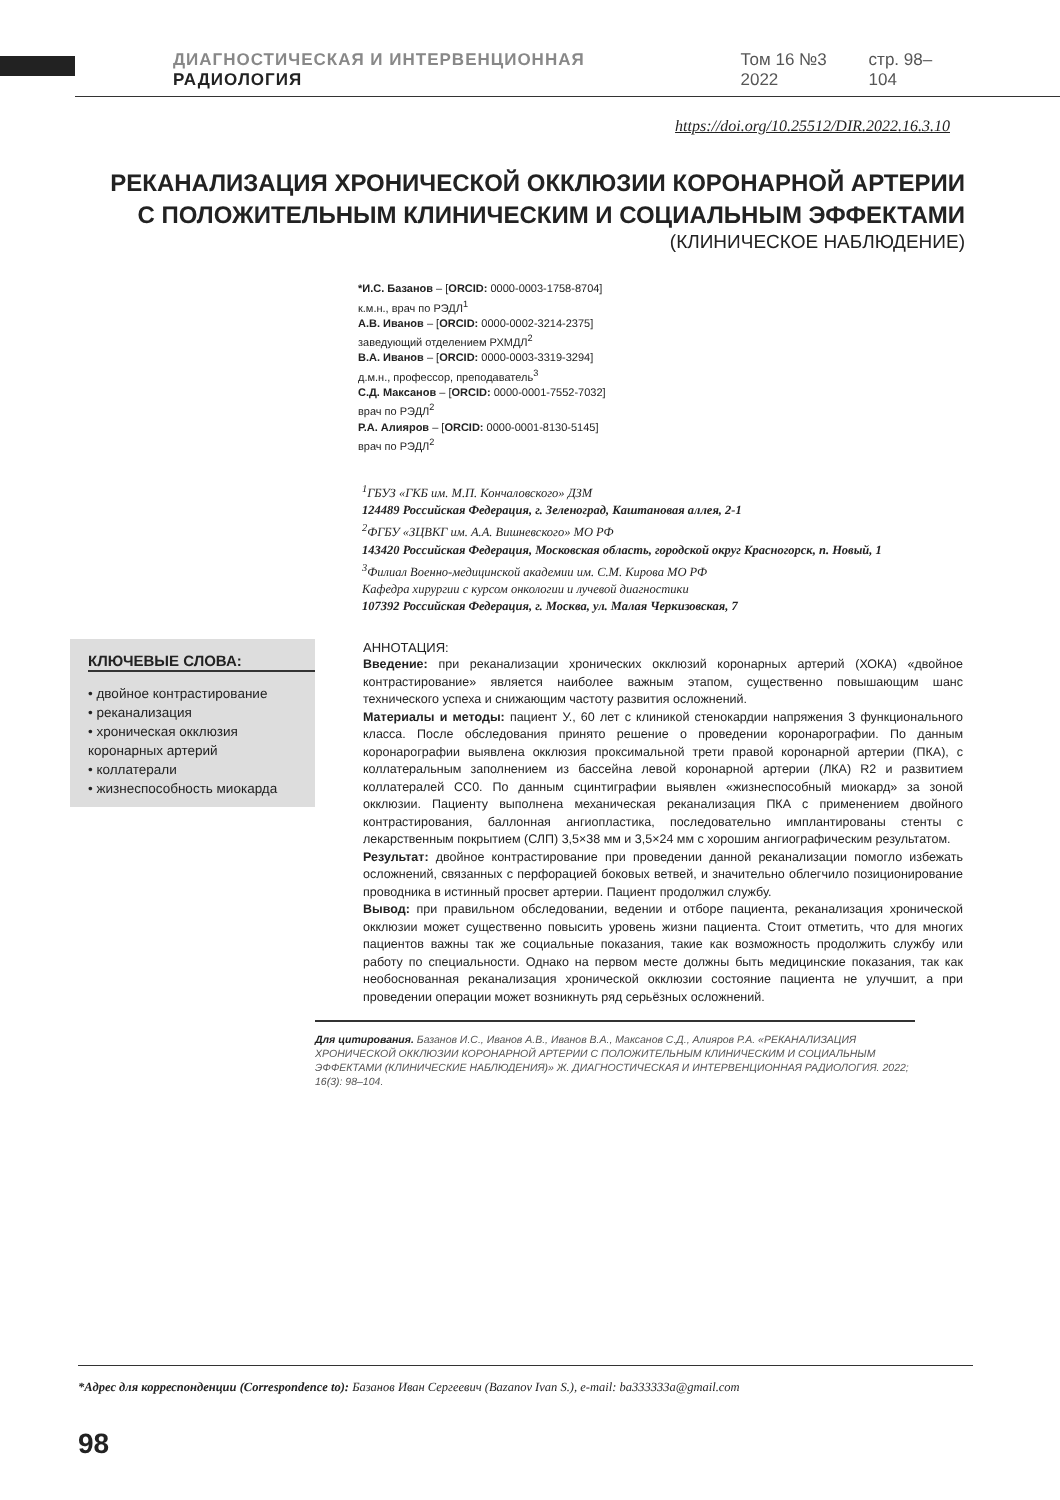ДИАГНОСТИЧЕСКАЯ И ИНТЕРВЕНЦИОННАЯ РАДИОЛОГИЯ Том 16 №3 2022 стр. 98–104
https://doi.org/10.25512/DIR.2022.16.3.10
РЕКАНАЛИЗАЦИЯ ХРОНИЧЕСКОЙ ОККЛЮЗИИ КОРОНАРНОЙ АРТЕРИИ
С ПОЛОЖИТЕЛЬНЫМ КЛИНИЧЕСКИМ И СОЦИАЛЬНЫМ ЭФФЕКТАМИ
(КЛИНИЧЕСКОЕ НАБЛЮДЕНИЕ)
*И.С. Базанов – [ORCID: 0000-0003-1758-8704]
к.м.н., врач по РЭДЛ<sup>1</sup>
А.В. Иванов – [ORCID: 0000-0002-3214-2375]
заведующий отделением РХМДЛ<sup>2</sup>
В.А. Иванов – [ORCID: 0000-0003-3319-3294]
д.м.н., профессор, преподаватель<sup>3</sup>
С.Д. Максанов – [ORCID: 0000-0001-7552-7032]
врач по РЭДЛ<sup>2</sup>
Р.А. Алияров – [ORCID: 0000-0001-8130-5145]
врач по РЭДЛ<sup>2</sup>
<sup>1</sup> ГБУЗ «ГКБ им. М.П. Кончаловского» ДЗМ
124489 Российская Федерация, г. Зеленоград, Каштановая аллея, 2-1
<sup>2</sup> ФГБУ «ЗЦВКГ им. А.А. Вишневского» МО РФ
143420 Российская Федерация, Московская область, городской округ Красногорск, п. Новый, 1
<sup>3</sup> Филиал Военно-медицинской академии им. С.М. Кирова МО РФ
Кафедра хирургии с курсом онкологии и лучевой диагностики
107392 Российская Федерация, г. Москва, ул. Малая Черкизовская, 7
КЛЮЧЕВЫЕ СЛОВА:
• двойное контрастирование
• реканализация
• хроническая окклюзия коронарных артерий
• коллатерали
• жизнеспособность миокарда
АННОТАЦИЯ:
Введение: при реканализации хронических окклюзий коронарных артерий (ХОКА) «двойное контрастирование» является наиболее важным этапом, существенно повышающим шанс технического успеха и снижающим частоту развития осложнений.
Материалы и методы: пациент У., 60 лет с клиникой стенокардии напряжения 3 функционального класса. После обследования принято решение о проведении коронарографии. По данным коронарографии выявлена окклюзия проксимальной трети правой коронарной артерии (ПКА), с коллатеральным заполнением из бассейна левой коронарной артерии (ЛКА) R2 и развитием коллатералей CC0. По данным сцинтиграфии выявлен «жизнеспособный миокард» за зоной окклюзии. Пациенту выполнена механическая реканализация ПКА с применением двойного контрастирования, баллонная ангиопластика, последовательно имплантированы стенты с лекарственным покрытием (СЛП) 3,5×38 мм и 3,5×24 мм с хорошим ангиографическим результатом.
Результат: двойное контрастирование при проведении данной реканализации помогло избежать осложнений, связанных с перфорацией боковых ветвей, и значительно облегчило позиционирование проводника в истинный просвет артерии. Пациент продолжил службу.
Вывод: при правильном обследовании, ведении и отборе пациента, реканализация хронической окклюзии может существенно повысить уровень жизни пациента. Стоит отметить, что для многих пациентов важны так же социальные показания, такие как возможность продолжить службу или работу по специальности. Однако на первом месте должны быть медицинские показания, так как необоснованная реканализация хронической окклюзии состояние пациента не улучшит, а при проведении операции может возникнуть ряд серьёзных осложнений.
Для цитирования. Базанов И.С., Иванов А.В., Иванов В.А., Максанов С.Д., Алияров Р.А. «РЕКАНАЛИЗАЦИЯ ХРОНИЧЕСКОЙ ОККЛЮЗИИ КОРОНАРНОЙ АРТЕРИИ С ПОЛОЖИТЕЛЬНЫМ КЛИНИЧЕСКИМ И СОЦИАЛЬНЫМ ЭФФЕКТАМИ (КЛИНИЧЕСКИЕ НАБЛЮДЕНИЯ)» Ж. ДИАГНОСТИЧЕСКАЯ И ИНТЕРВЕНЦИОННАЯ РАДИОЛОГИЯ. 2022; 16(3): 98–104.
*Адрес для корреспонденции (Correspondence to): Базанов Иван Сергеевич (Bazanov Ivan S.), e-mail: ba333333a@gmail.com
98